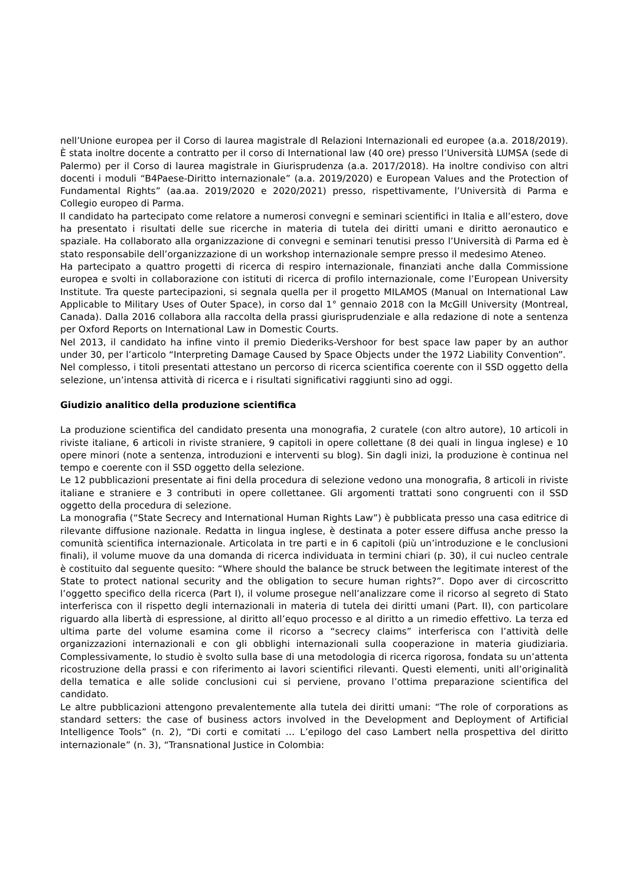nell’Unione europea per il Corso di laurea magistrale dl Relazioni Internazionali ed europee (a.a. 2018/2019). È stata inoltre docente a contratto per il corso di International law (40 ore) presso l’Università LUMSA (sede di Palermo) per il Corso di laurea magistrale in Giurisprudenza (a.a. 2017/2018). Ha inoltre condiviso con altri docenti i moduli “B4Paese-Diritto internazionale” (a.a. 2019/2020) e European Values and the Protection of Fundamental Rights” (aa.aa. 2019/2020 e 2020/2021) presso, rispettivamente, l’Università di Parma e Collegio europeo di Parma.
Il candidato ha partecipato come relatore a numerosi convegni e seminari scientifici in Italia e all’estero, dove ha presentato i risultati delle sue ricerche in materia di tutela dei diritti umani e diritto aeronautico e spaziale. Ha collaborato alla organizzazione di convegni e seminari tenutisi presso l’Università di Parma ed è stato responsabile dell’organizzazione di un workshop internazionale sempre presso il medesimo Ateneo.
Ha partecipato a quattro progetti di ricerca di respiro internazionale, finanziati anche dalla Commissione europea e svolti in collaborazione con istituti di ricerca di profilo internazionale, come l’European University Institute. Tra queste partecipazioni, si segnala quella per il progetto MILAMOS (Manual on International Law Applicable to Military Uses of Outer Space), in corso dal 1° gennaio 2018 con la McGill University (Montreal, Canada). Dalla 2016 collabora alla raccolta della prassi giurisprudenziale e alla redazione di note a sentenza per Oxford Reports on International Law in Domestic Courts.
Nel 2013, il candidato ha infine vinto il premio Diederiks-Vershoor for best space law paper by an author under 30, per l’articolo “Interpreting Damage Caused by Space Objects under the 1972 Liability Convention”.
Nel complesso, i titoli presentati attestano un percorso di ricerca scientifica coerente con il SSD oggetto della selezione, un’intensa attività di ricerca e i risultati significativi raggiunti sino ad oggi.
Giudizio analitico della produzione scientifica
La produzione scientifica del candidato presenta una monografia, 2 curatele (con altro autore), 10 articoli in riviste italiane, 6 articoli in riviste straniere, 9 capitoli in opere collettane (8 dei quali in lingua inglese) e 10 opere minori (note a sentenza, introduzioni e interventi su blog). Sin dagli inizi, la produzione è continua nel tempo e coerente con il SSD oggetto della selezione.
Le 12 pubblicazioni presentate ai fini della procedura di selezione vedono una monografia, 8 articoli in riviste italiane e straniere e 3 contributi in opere collettanee. Gli argomenti trattati sono congruenti con il SSD oggetto della procedura di selezione.
La monografia (“State Secrecy and International Human Rights Law”) è pubblicata presso una casa editrice di rilevante diffusione nazionale. Redatta in lingua inglese, è destinata a poter essere diffusa anche presso la comunità scientifica internazionale. Articolata in tre parti e in 6 capitoli (più un’introduzione e le conclusioni finali), il volume muove da una domanda di ricerca individuata in termini chiari (p. 30), il cui nucleo centrale è costituito dal seguente quesito: “Where should the balance be struck between the legitimate interest of the State to protect national security and the obligation to secure human rights?”. Dopo aver di circoscritto l’oggetto specifico della ricerca (Part I), il volume prosegue nell’analizzare come il ricorso al segreto di Stato interferisca con il rispetto degli internazionali in materia di tutela dei diritti umani (Part. II), con particolare riguardo alla libertà di espressione, al diritto all’equo processo e al diritto a un rimedio effettivo. La terza ed ultima parte del volume esamina come il ricorso a “secrecy claims” interferisca con l’attività delle organizzazioni internazionali e con gli obblighi internazionali sulla cooperazione in materia giudiziaria. Complessivamente, lo studio è svolto sulla base di una metodologia di ricerca rigorosa, fondata su un’attenta ricostruzione della prassi e con riferimento ai lavori scientifici rilevanti. Questi elementi, uniti all’originalità della tematica e alle solide conclusioni cui si perviene, provano l’ottima preparazione scientifica del candidato.
Le altre pubblicazioni attengono prevalentemente alla tutela dei diritti umani: “The role of corporations as standard setters: the case of business actors involved in the Development and Deployment of Artificial Intelligence Tools” (n. 2), “Di corti e comitati … L’epilogo del caso Lambert nella prospettiva del diritto internazionale” (n. 3), “Transnational Justice in Colombia: